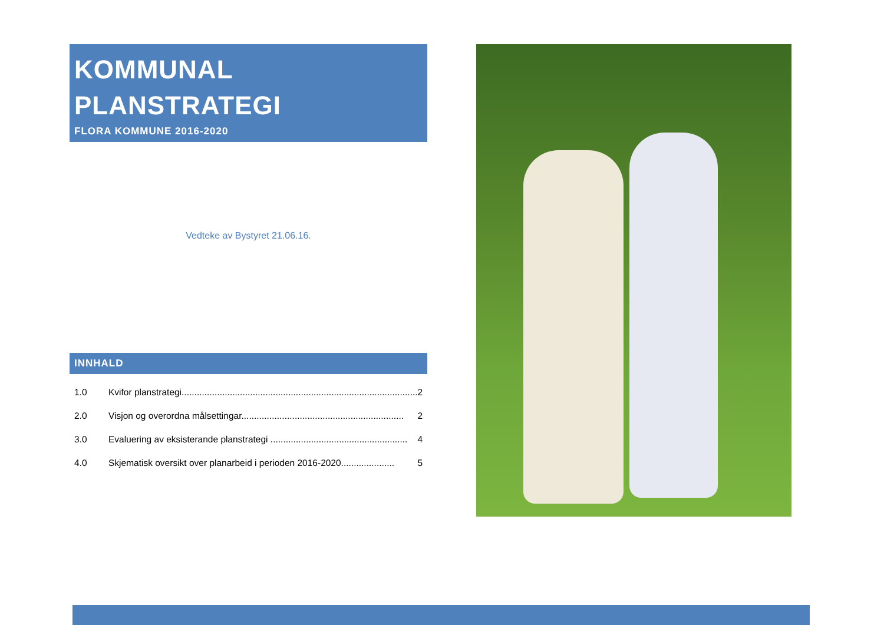KOMMUNAL
PLANSTRATEGI
FLORA KOMMUNE 2016-2020
Vedteke av Bystyret 21.06.16.
INNHALD
1.0 Kvifor planstrategi............................................................................................. 2
2.0 Visjon og overordna målsettingar................................................................ 2
3.0 Evaluering av eksisterande planstrategi ...................................................... 4
4.0 Skjematisk oversikt over planarbeid i perioden 2016-2020..................... 5